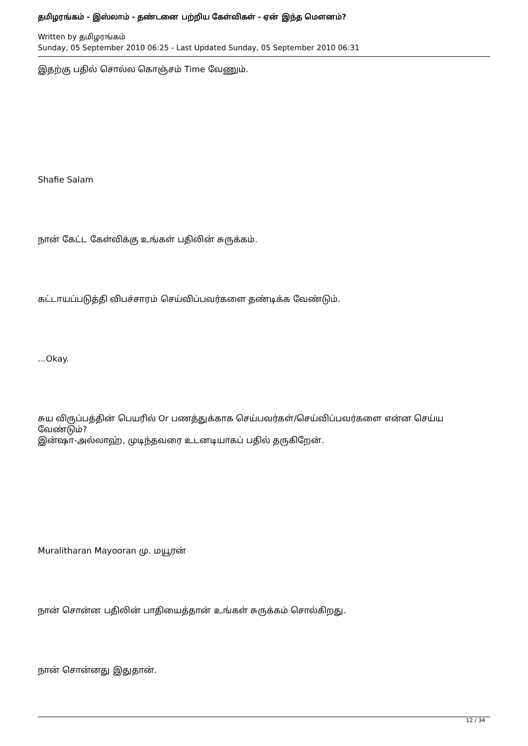தமிழரங்கம் - இஸ்லாம் - தண்டனை பற்றிய கேள்விகள் - ஏன் இந்த மௌனம்?
Written by தமிழரங்கம்
Sunday, 05 September 2010 06:25 - Last Updated Sunday, 05 September 2010 06:31
இதற்கு பதில் சொல்ல கொஞ்சம் Time வேணும்.
Shafie Salam
நான் கேட்ட கேள்விக்கு உங்கள் பதிலின் சுருக்கம்.
கட்டாயப்படுத்தி விபச்சாரம் செய்விப்பவர்களை தண்டிக்க வேண்டும்.
...Okay.
சுய விருப்பத்தின் பெயரில் Or பணத்துக்காக செய்பவர்கள்/செய்விப்பவர்களை என்ன செய்ய வேண்டும்?
இன்ஷா-அல்லாஹ், முடிந்தவரை உடனடியாகப் பதில் தருகிறேன்.
Muralitharan Mayooran மு. மயூரன்
நான் சொன்ன பதிலின் பாதியைத்தான் உங்கள் சுருக்கம் சொல்கிறது.
நான் சொன்னது இதுதான்.
12 / 34